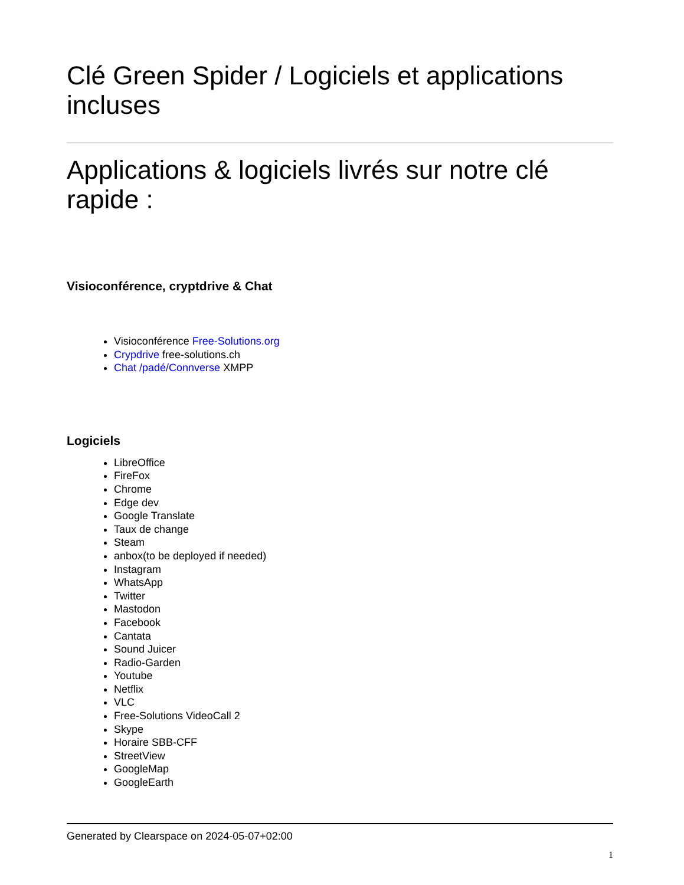Clé Green Spider / Logiciels et applications incluses
Applications & logiciels livrés sur notre clé rapide :
Visioconférence, cryptdrive & Chat
Visioconférence Free-Solutions.org
Crypdrive free-solutions.ch
Chat /padé/Connverse XMPP
Logiciels
LibreOffice
FireFox
Chrome
Edge dev
Google Translate
Taux de change
Steam
anbox(to be deployed if needed)
Instagram
WhatsApp
Twitter
Mastodon
Facebook
Cantata
Sound Juicer
Radio-Garden
Youtube
Netflix
VLC
Free-Solutions VideoCall 2
Skype
Horaire SBB-CFF
StreetView
GoogleMap
GoogleEarth
Generated by Clearspace on 2024-05-07+02:00
1